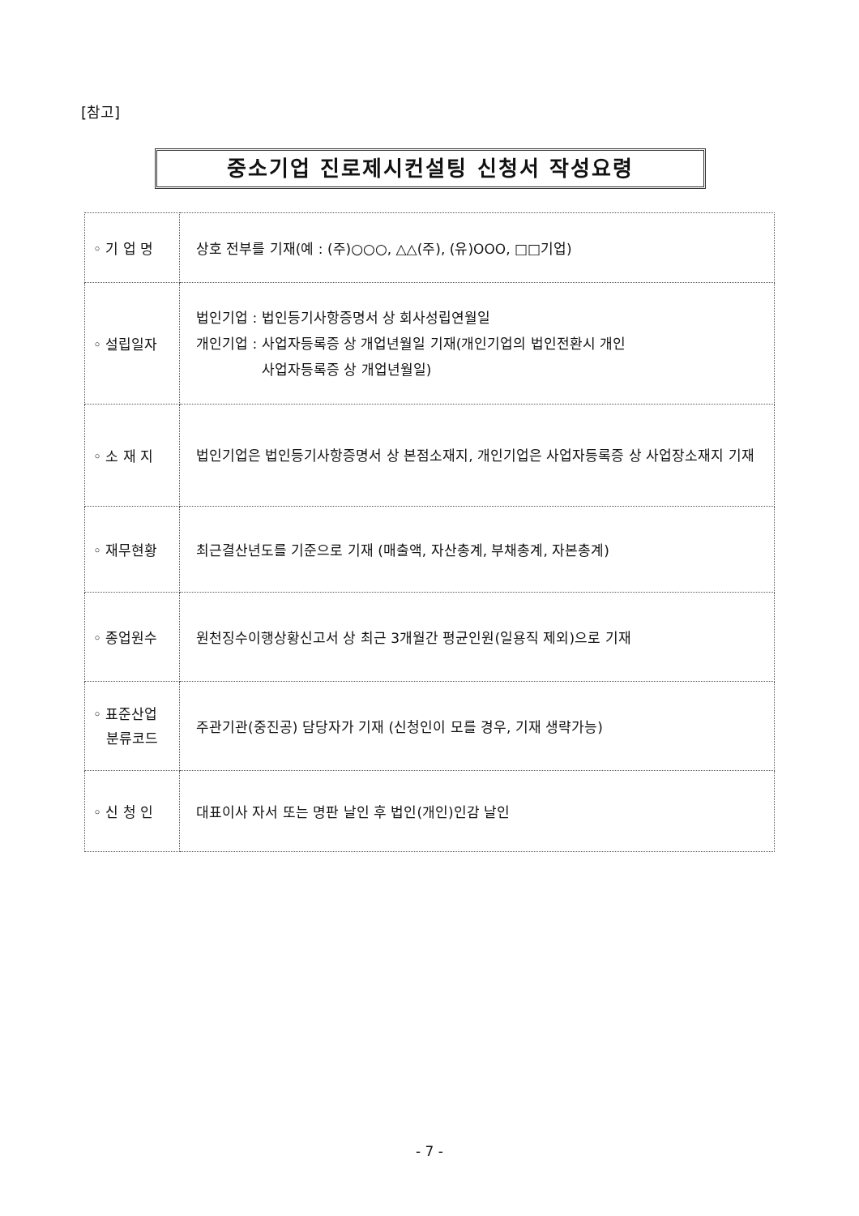[참고]
중소기업 진로제시컨설팅 신청서 작성요령
| ◦ 기 업 명 | 상호 전부를 기재(예 : (주)○○○, △△(주), (유)OOO, □□기업) |
| ◦ 설립일자 | 법인기업 : 법인등기사항증명서 상 회사성립연월일 개인기업 : 사업자등록증 상 개업년월일 기재(개인기업의 법인전환시 개인 사업자등록증 상 개업년월일) |
| ◦ 소 재 지 | 법인기업은 법인등기사항증명서 상 본점소재지, 개인기업은 사업자등록증 상 사업장소재지 기재 |
| ◦ 재무현황 | 최근결산년도를 기준으로 기재 (매출액, 자산총계, 부채총계, 자본총계) |
| ◦ 종업원수 | 원천징수이행상황신고서 상 최근 3개월간 평균인원(일용직 제외)으로 기재 |
| ◦ 표준산업 분류코드 | 주관기관(중진공) 담당자가 기재 (신청인이 모를 경우, 기재 생략가능) |
| ◦ 신 청 인 | 대표이사 자서 또는 명판 날인 후 법인(개인)인감 날인 |
- 7 -